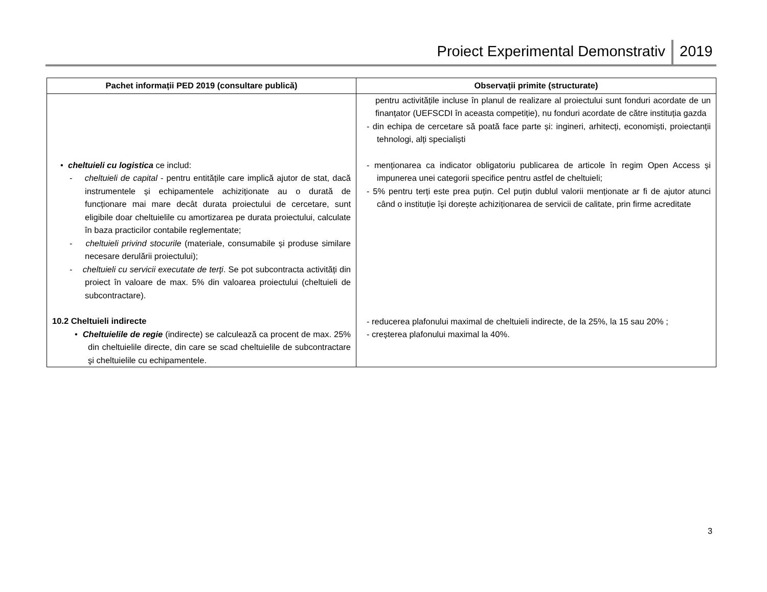Proiect Experimental Demonstrativ 2019
| Pachet informații PED 2019 (consultare publică) | Observații primite (structurate) |
| --- | --- |
| • cheltuieli cu logistica ce includ: - cheltuieli de capital - pentru entitățile care implică ajutor de stat, dacă instrumentele și echipamentele achiziționate au o durată de funcționare mai mare decât durata proiectului de cercetare, sunt eligibile doar cheltuielile cu amortizarea pe durata proiectului, calculate în baza practicilor contabile reglementate; - cheltuieli privind stocurile (materiale, consumabile și produse similare necesare derulării proiectului); - cheltuieli cu servicii executate de terţi . Se pot subcontracta activități din proiect în valoare de max. 5% din valoarea proiectului (cheltuieli de subcontractare). 10.2 Cheltuieli indirecte • Cheltuielile de regie (indirecte) se calculează ca procent de max. 25% din cheltuielile directe, din care se scad cheltuielile de subcontractare şi cheltuielile cu echipamentele. | pentru activitățile incluse în planul de realizare al proiectului sunt fonduri acordate de un finanțator (UEFSCDI în aceasta competiție), nu fonduri acordate de către instituția gazda - din echipa de cercetare să poată face parte și: ingineri, arhitecți, economiști, proiectanții tehnologi, alți specialiști - menționarea ca indicator obligatoriu publicarea de articole în regim Open Access și impunerea unei categorii specifice pentru astfel de cheltuieli; - 5% pentru terți este prea puțin. Cel puțin dublul valorii menționate ar fi de ajutor atunci când o instituție își dorește achiziționarea de servicii de calitate, prin firme acreditate - reducerea plafonului maximal de cheltuieli indirecte, de la 25%, la 15 sau 20% ; - creșterea plafonului maximal la 40%. |
3